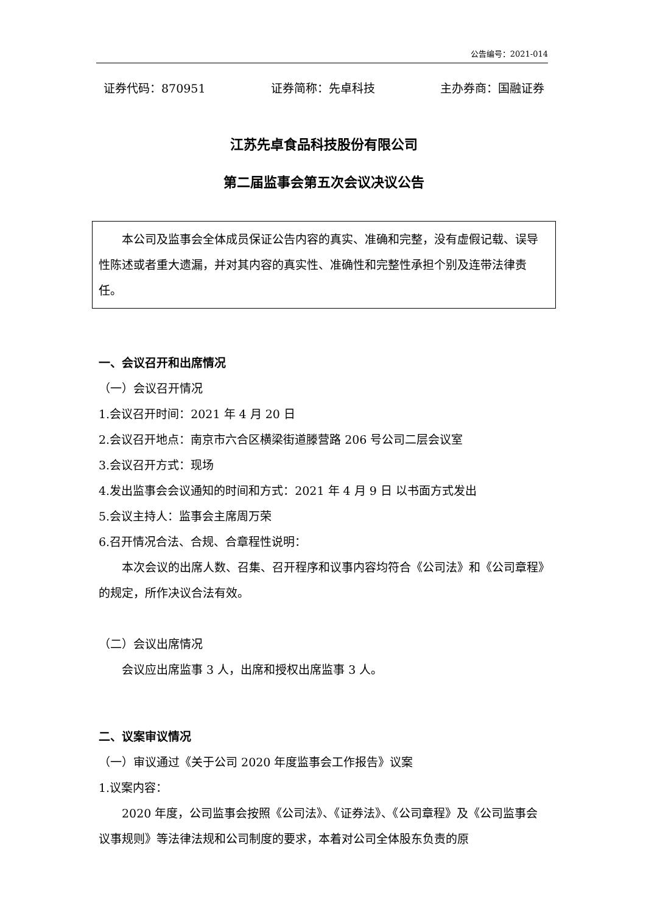公告编号：2021-014
证券代码：870951 证券简称：先卓科技 主办券商：国融证券
江苏先卓食品科技股份有限公司
第二届监事会第五次会议决议公告
本公司及监事会全体成员保证公告内容的真实、准确和完整，没有虚假记载、误导性陈述或者重大遗漏，并对其内容的真实性、准确性和完整性承担个别及连带法律责任。
一、会议召开和出席情况
（一）会议召开情况
1.会议召开时间：2021 年 4 月 20 日
2.会议召开地点：南京市六合区横梁街道滕营路 206 号公司二层会议室
3.会议召开方式：现场
4.发出监事会会议通知的时间和方式：2021 年 4 月 9 日 以书面方式发出
5.会议主持人：监事会主席周万荣
6.召开情况合法、合规、合章程性说明：
本次会议的出席人数、召集、召开程序和议事内容均符合《公司法》和《公司章程》的规定，所作决议合法有效。
（二）会议出席情况
会议应出席监事 3 人，出席和授权出席监事 3 人。
二、议案审议情况
（一）审议通过《关于公司 2020 年度监事会工作报告》议案
1.议案内容：
2020 年度，公司监事会按照《公司法》、《证券法》、《公司章程》及《公司监事会议事规则》等法律法规和公司制度的要求，本着对公司全体股东负责的原